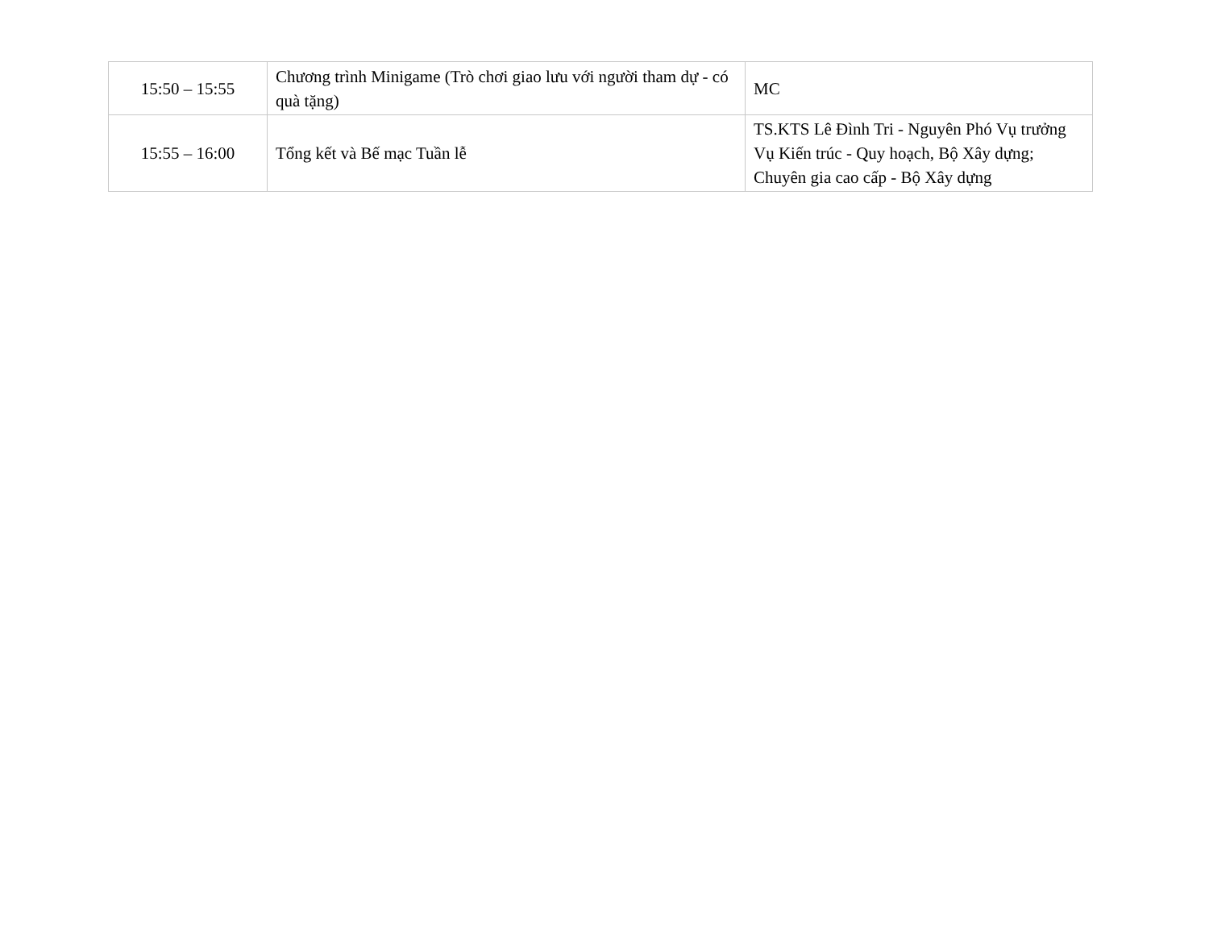| 15:50 – 15:55 | Chương trình Minigame (Trò chơi giao lưu với người tham dự - có quà tặng) | MC |
| 15:55 – 16:00 | Tổng kết và Bế mạc Tuần lễ | TS.KTS Lê Đình Tri - Nguyên Phó Vụ trưởng Vụ Kiến trúc - Quy hoạch, Bộ Xây dựng; Chuyên gia cao cấp - Bộ Xây dựng |